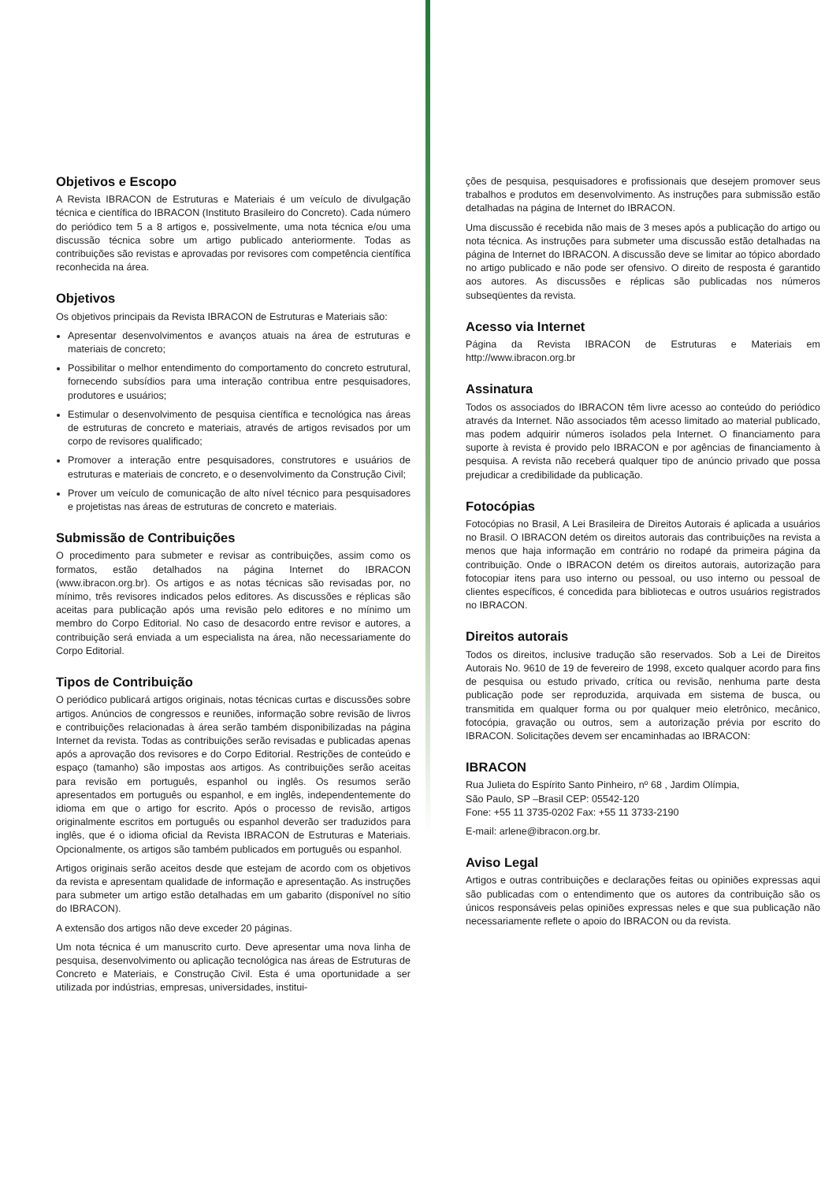Objetivos e Escopo
A Revista IBRACON de Estruturas e Materiais é um veículo de divulgação técnica e científica do IBRACON (Instituto Brasileiro do Concreto). Cada número do periódico tem 5 a 8 artigos e, possivelmente, uma nota técnica e/ou uma discussão técnica sobre um artigo publicado anteriormente. Todas as contribuições são revistas e aprovadas por revisores com competência científica reconhecida na área.
Objetivos
Os objetivos principais da Revista IBRACON de Estruturas e Materiais são:
Apresentar desenvolvimentos e avanços atuais na área de estruturas e materiais de concreto;
Possibilitar o melhor entendimento do comportamento do concreto estrutural, fornecendo subsídios para uma interação contribua entre pesquisadores, produtores e usuários;
Estimular o desenvolvimento de pesquisa científica e tecnológica nas áreas de estruturas de concreto e materiais, através de artigos revisados por um corpo de revisores qualificado;
Promover a interação entre pesquisadores, construtores e usuários de estruturas e materiais de concreto, e o desenvolvimento da Construção Civil;
Prover um veículo de comunicação de alto nível técnico para pesquisadores e projetistas nas áreas de estruturas de concreto e materiais.
Submissão de Contribuições
O procedimento para submeter e revisar as contribuições, assim como os formatos, estão detalhados na página Internet do IBRACON (www.ibracon.org.br). Os artigos e as notas técnicas são revisadas por, no mínimo, três revisores indicados pelos editores. As discussões e réplicas são aceitas para publicação após uma revisão pelo editores e no mínimo um membro do Corpo Editorial. No caso de desacordo entre revisor e autores, a contribuição será enviada a um especialista na área, não necessariamente do Corpo Editorial.
Tipos de Contribuição
O periódico publicará artigos originais, notas técnicas curtas e discussões sobre artigos. Anúncios de congressos e reuniões, informação sobre revisão de livros e contribuições relacionadas à área serão também disponibilizadas na página Internet da revista. Todas as contribuições serão revisadas e publicadas apenas após a aprovação dos revisores e do Corpo Editorial. Restrições de conteúdo e espaço (tamanho) são impostas aos artigos. As contribuições serão aceitas para revisão em português, espanhol ou inglês. Os resumos serão apresentados em português ou espanhol, e em inglês, independentemente do idioma em que o artigo for escrito. Após o processo de revisão, artigos originalmente escritos em português ou espanhol deverão ser traduzidos para inglês, que é o idioma oficial da Revista IBRACON de Estruturas e Materiais. Opcionalmente, os artigos são também publicados em português ou espanhol.
Artigos originais serão aceitos desde que estejam de acordo com os objetivos da revista e apresentam qualidade de informação e apresentação. As instruções para submeter um artigo estão detalhadas em um gabarito (disponível no sítio do IBRACON).
A extensão dos artigos não deve exceder 20 páginas.
Um nota técnica é um manuscrito curto. Deve apresentar uma nova linha de pesquisa, desenvolvimento ou aplicação tecnológica nas áreas de Estruturas de Concreto e Materiais, e Construção Civil. Esta é uma oportunidade a ser utilizada por indústrias, empresas, universidades, institui-
ções de pesquisa, pesquisadores e profissionais que desejem promover seus trabalhos e produtos em desenvolvimento. As instruções para submissão estão detalhadas na página de Internet do IBRACON.
Uma discussão é recebida não mais de 3 meses após a publicação do artigo ou nota técnica. As instruções para submeter uma discussão estão detalhadas na página de Internet do IBRACON. A discussão deve se limitar ao tópico abordado no artigo publicado e não pode ser ofensivo. O direito de resposta é garantido aos autores. As discussões e réplicas são publicadas nos números subseqüentes da revista.
Acesso via Internet
Página da Revista IBRACON de Estruturas e Materiais em http://www.ibracon.org.br
Assinatura
Todos os associados do IBRACON têm livre acesso ao conteúdo do periódico através da Internet. Não associados têm acesso limitado ao material publicado, mas podem adquirir números isolados pela Internet. O financiamento para suporte à revista é provido pelo IBRACON e por agências de financiamento à pesquisa. A revista não receberá qualquer tipo de anúncio privado que possa prejudicar a credibilidade da publicação.
Fotocópias
Fotocópias no Brasil, A Lei Brasileira de Direitos Autorais é aplicada a usuários no Brasil. O IBRACON detém os direitos autorais das contribuições na revista a menos que haja informação em contrário no rodapé da primeira página da contribuição. Onde o IBRACON detém os direitos autorais, autorização para fotocopiar itens para uso interno ou pessoal, ou uso interno ou pessoal de clientes específicos, é concedida para bibliotecas e outros usuários registrados no IBRACON.
Direitos autorais
Todos os direitos, inclusive tradução são reservados. Sob a Lei de Direitos Autorais No. 9610 de 19 de fevereiro de 1998, exceto qualquer acordo para fins de pesquisa ou estudo privado, crítica ou revisão, nenhuma parte desta publicação pode ser reproduzida, arquivada em sistema de busca, ou transmitida em qualquer forma ou por qualquer meio eletrônico, mecânico, fotocópia, gravação ou outros, sem a autorização prévia por escrito do IBRACON. Solicitações devem ser encaminhadas ao IBRACON:
IBRACON
Rua Julieta do Espírito Santo Pinheiro, nº 68 , Jardim Olímpia,
São Paulo, SP –Brasil CEP: 05542-120
Fone: +55 11 3735-0202 Fax: +55 11 3733-2190
E-mail: arlene@ibracon.org.br.
Aviso Legal
Artigos e outras contribuições e declarações feitas ou opiniões expressas aqui são publicadas com o entendimento que os autores da contribuição são os únicos responsáveis pelas opiniões expressas neles e que sua publicação não necessariamente reflete o apoio do IBRACON ou da revista.